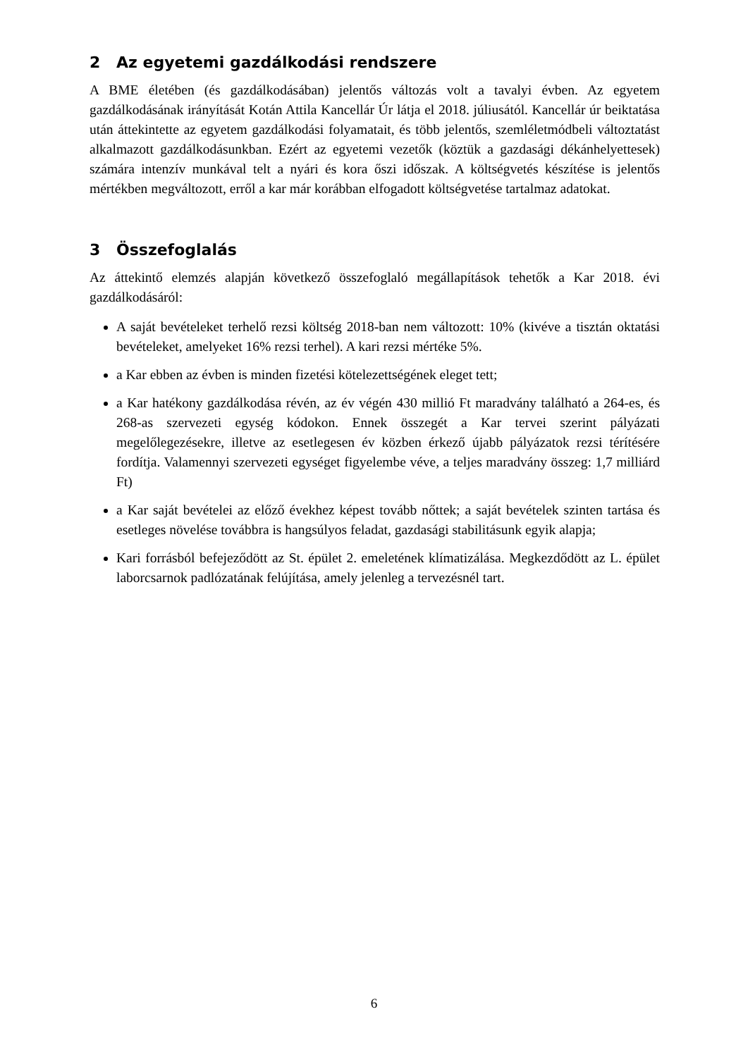2 Az egyetemi gazdálkodási rendszere
A BME életében (és gazdálkodásában) jelentős változás volt a tavalyi évben. Az egyetem gazdálkodásának irányítását Kotán Attila Kancellár Úr látja el 2018. júliusától. Kancellár úr beiktatása után áttekintette az egyetem gazdálkodási folyamatait, és több jelentős, szemléletmódbeli változtatást alkalmazott gazdálkodásunkban. Ezért az egyetemi vezetők (köztük a gazdasági dékánhelyettesek) számára intenzív munkával telt a nyári és kora őszi időszak. A költségvetés készítése is jelentős mértékben megváltozott, erről a kar már korábban elfogadott költségvetése tartalmaz adatokat.
3 Összefoglalás
Az áttekintő elemzés alapján következő összefoglaló megállapítások tehetők a Kar 2018. évi gazdálkodásáról:
A saját bevételeket terhelő rezsi költség 2018-ban nem változott: 10% (kivéve a tisztán oktatási bevételeket, amelyeket 16% rezsi terhel). A kari rezsi mértéke 5%.
a Kar ebben az évben is minden fizetési kötelezettségének eleget tett;
a Kar hatékony gazdálkodása révén, az év végén 430 millió Ft maradvány található a 264-es, és 268-as szervezeti egység kódokon. Ennek összegét a Kar tervei szerint pályázati megelőlegezésekre, illetve az esetlegesen év közben érkező újabb pályázatok rezsi térítésére fordítja. Valamennyi szervezeti egységet figyelembe véve, a teljes maradvány összeg: 1,7 milliárd Ft)
a Kar saját bevételei az előző évekhez képest tovább nőttek; a saját bevételek szinten tartása és esetleges növelése továbbra is hangsúlyos feladat, gazdasági stabilitásunk egyik alapja;
Kari forrásból befejeződött az St. épület 2. emeletének klímatizálása. Megkezdődött az L. épület laborcsarnok padlózatának felújítása, amely jelenleg a tervezésnél tart.
6